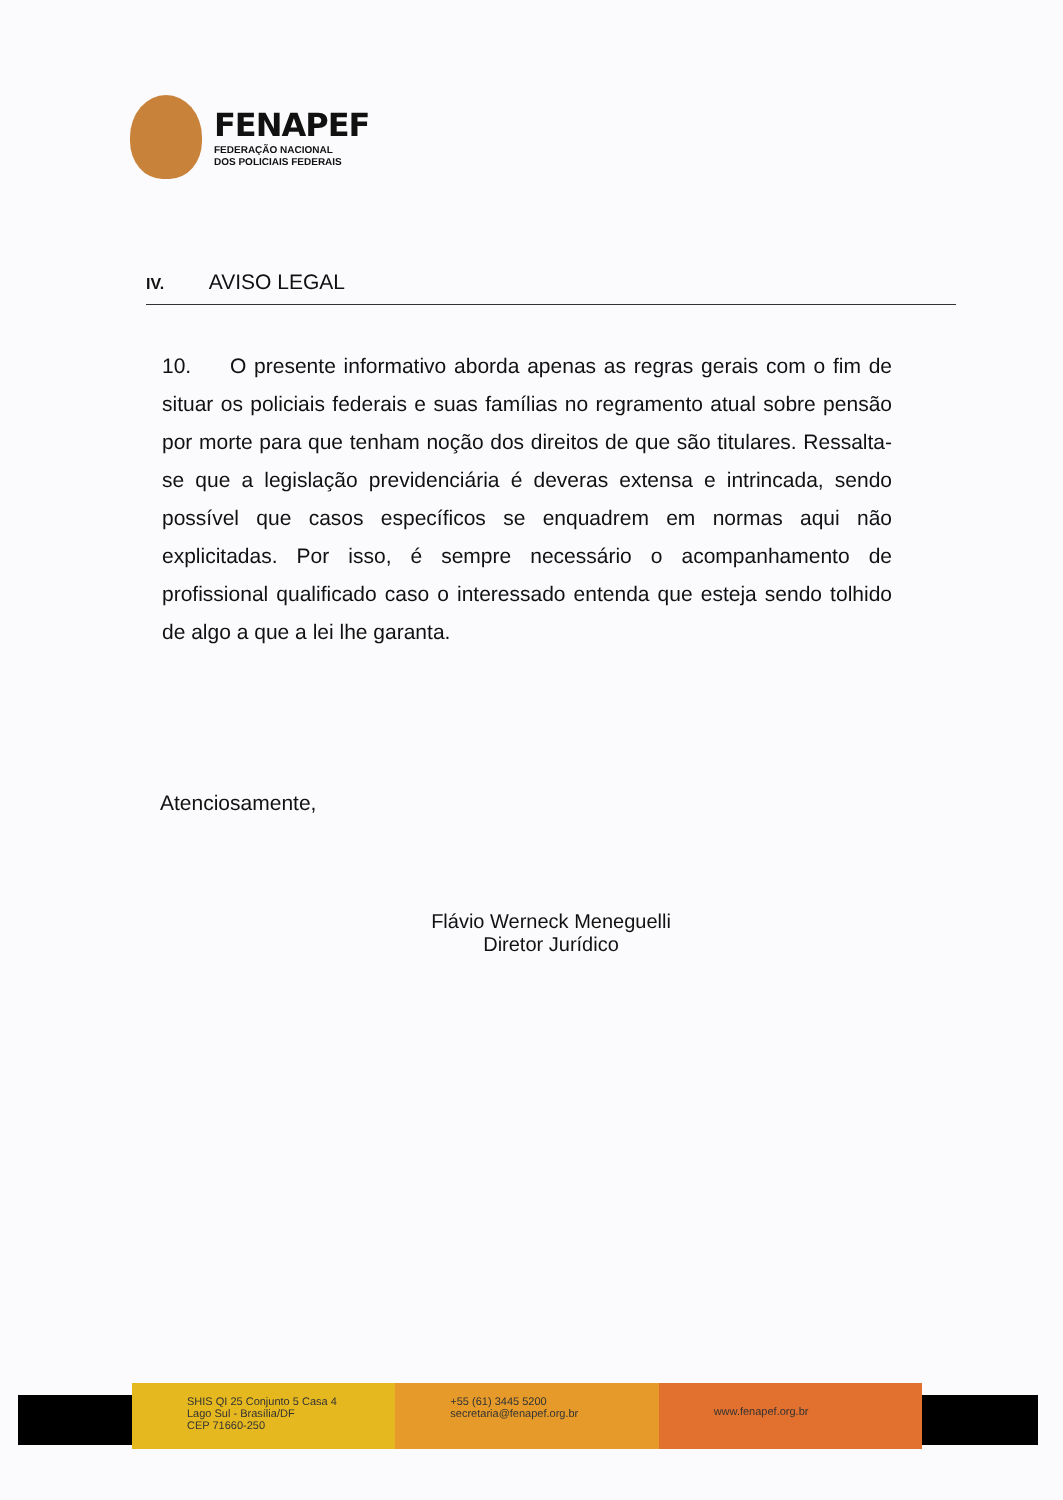FENAPEF
FEDERAÇÃO NACIONAL
DOS POLICIAIS FEDERAIS
IV. AVISO LEGAL
10. O presente informativo aborda apenas as regras gerais com o fim de situar os policiais federais e suas famílias no regramento atual sobre pensão por morte para que tenham noção dos direitos de que são titulares. Ressalta-se que a legislação previdenciária é deveras extensa e intrincada, sendo possível que casos específicos se enquadrem em normas aqui não explicitadas. Por isso, é sempre necessário o acompanhamento de profissional qualificado caso o interessado entenda que esteja sendo tolhido de algo a que a lei lhe garanta.
Atenciosamente,
Flávio Werneck Meneguelli
Diretor Jurídico
SHIS QI 25 Conjunto 5 Casa 4
Lago Sul - Brasília/DF
CEP 71660-250
+55 (61) 3445 5200
secretaria@fenapef.org.br
www.fenapef.org.br